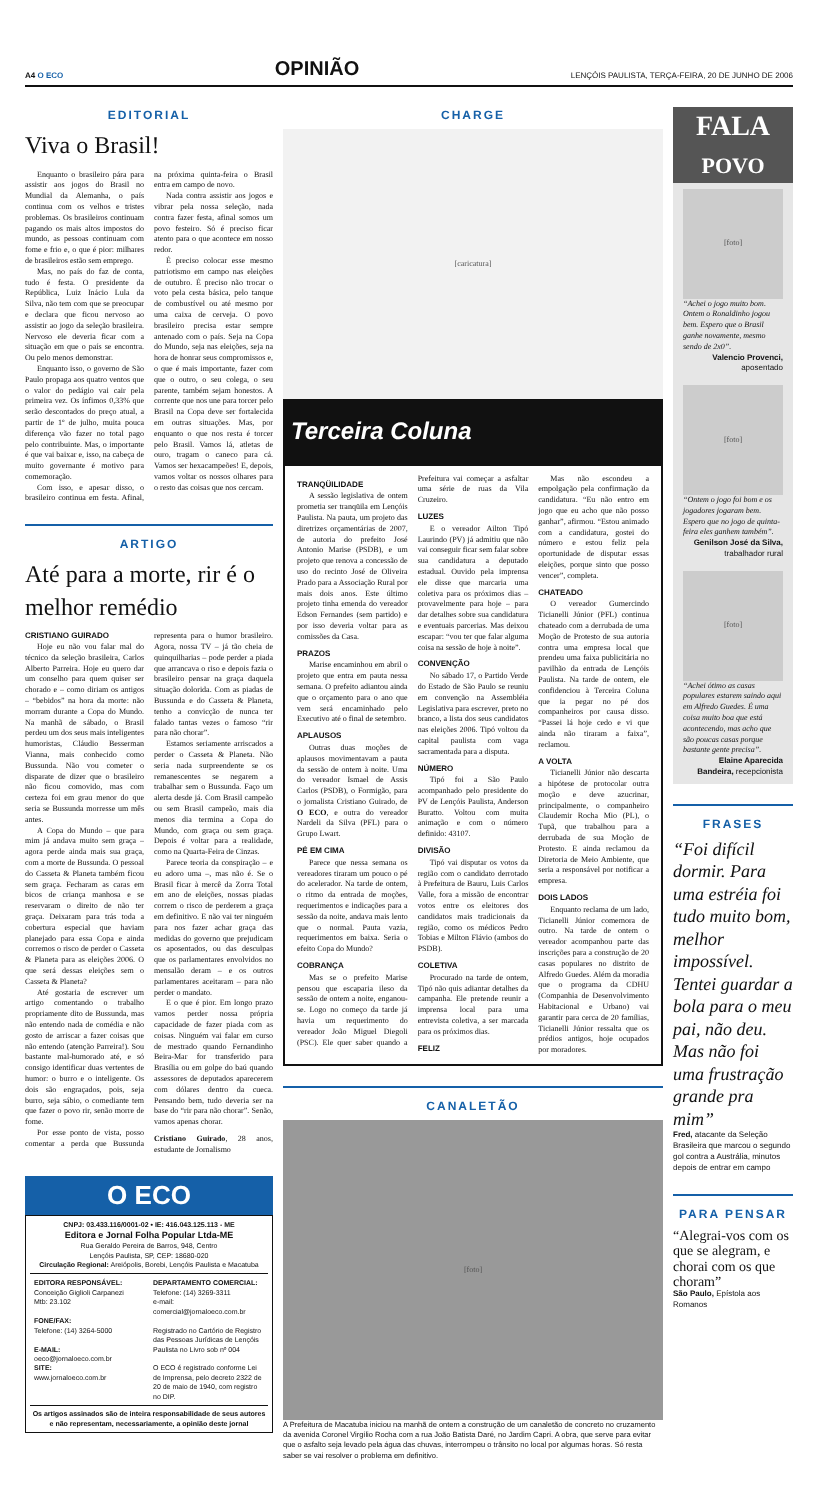A4 O ECO OPINIÃO LENÇÓIS PAULISTA, TERÇA-FEIRA, 20 DE JUNHO DE 2006
EDITORIAL
Viva o Brasil!
Enquanto o brasileiro pára para assistir aos jogos do Brasil no Mundial da Alemanha, o país continua com os velhos e tristes problemas. Os brasileiros continuam pagando os mais altos impostos do mundo, as pessoas continuam com fome e frio e, o que é pior: milhares de brasileiros estão sem emprego.
Mas, no país do faz de conta, tudo é festa. O presidente da República, Luiz Inácio Lula da Silva, não tem com que se preocupar e declara que ficou nervoso ao assistir ao jogo da seleção brasileira. Nervoso ele deveria ficar com a situação em que o país se encontra. Ou pelo menos demonstrar.
Enquanto isso, o governo de São Paulo propaga aos quatro ventos que o valor do pedágio vai cair pela primeira vez. Os ínfimos 0,33% que serão descontados do preço atual, a partir de 1º de julho, muita pouca diferença vão fazer no total pago pelo contribuinte. Mas, o importante é que vai baixar e, isso, na cabeça de muito governante é motivo para comemoração.
Com isso, e apesar disso, o brasileiro continua em festa. Afinal, na próxima quinta-feira o Brasil entra em campo de novo.
Nada contra assistir aos jogos e vibrar pela nossa seleção, nada contra fazer festa, afinal somos um povo festeiro. Só é preciso ficar atento para o que acontece em nosso redor.
É preciso colocar esse mesmo patriotismo em campo nas eleições de outubro. É preciso não trocar o voto pela cesta básica, pelo tanque de combustível ou até mesmo por uma caixa de cerveja. O povo brasileiro precisa estar sempre antenado com o país. Seja na Copa do Mundo, seja nas eleições, seja na hora de honrar seus compromissos e, o que é mais importante, fazer com que o outro, o seu colega, o seu parente, também sejam honestos. A corrente que nos une para torcer pelo Brasil na Copa deve ser fortalecida em outras situações. Mas, por enquanto o que nos resta é torcer pelo Brasil. Vamos lá, atletas de ouro, tragam o caneco para cá. Vamos ser hexacampeões! E, depois, vamos voltar os nossos olhares para o resto das coisas que nos cercam.
ARTIGO
Até para a morte, rir é o melhor remédio
CRISTIANO GUIRADO
Hoje eu não vou falar mal do técnico da seleção brasileira, Carlos Alberto Parreira. Hoje eu quero dar um conselho para quem quiser ser chorado e – como diriam os antigos – “bebidos” na hora da morte: não morram durante a Copa do Mundo. Na manhã de sábado, o Brasil perdeu um dos seus mais inteligentes humoristas, Cláudio Besserman Vianna, mais conhecido como Bussunda. Não vou cometer o disparate de dizer que o brasileiro não ficou comovido, mas com certeza foi em grau menor do que seria se Bussunda morresse um mês antes.
A Copa do Mundo – que para mim já andava muito sem graça – agora perde ainda mais sua graça, com a morte de Bussunda. O pessoal do Casseta & Planeta também ficou sem graça. Fecharam as caras em bicos de criança manhosa e se reservaram o direito de não ter graça. Deixaram para trás toda a cobertura especial que haviam planejado para essa Copa e ainda corremos o risco de perder o Casseta & Planeta para as eleições 2006. O que será dessas eleições sem o Casseta & Planeta?
Até gostaria de escrever um artigo comentando o trabalho propriamente dito de Bussunda, mas não entendo nada de comédia e não gosto de arriscar a fazer coisas que não entendo (atenção Parreira!). Sou bastante mal-humorado até, e só consigo identificar duas vertentes de humor: o burro e o inteligente. Os dois são engraçados, pois, seja burro, seja sábio, o comediante tem que fazer o povo rir, senão morre de fome.
Por esse ponto de vista, posso comentar a perda que Bussunda representa para o humor brasileiro. Agora, nossa TV – já tão cheia de quinquilharias – pode perder a piada que arrancava o riso e depois fazia o brasileiro pensar na graça daquela situação dolorida. Com as piadas de Bussunda e do Casseta & Planeta, tenho a convicção de nunca ter falado tantas vezes o famoso “rir para não chorar”.
Estamos seriamente arriscados a perder o Casseta & Planeta. Não seria nada surpreendente se os remanescentes se negarem a trabalhar sem o Bussunda. Faço um alerta desde já. Com Brasil campeão ou sem Brasil campeão, mais dia menos dia termina a Copa do Mundo, com graça ou sem graça. Depois é voltar para a realidade, como na Quarta-Feira de Cinzas.
Parece teoria da conspiração – e eu adoro uma –, mas não é. Se o Brasil ficar à mercê da Zorra Total em ano de eleições, nossas piadas correm o risco de perderem a graça em definitivo. E não vai ter ninguém para nos fazer achar graça das medidas do governo que prejudicam os aposentados, ou das desculpas que os parlamentares envolvidos no mensalão deram – e os outros parlamentares aceitaram – para não perder o mandato.
E o que é pior. Em longo prazo vamos perder nossa própria capacidade de fazer piada com as coisas. Ninguém vai falar em curso de mestrado quando Fernandinho Beira-Mar for transferido para Brasília ou em golpe do baú quando assessores de deputados aparecerem com dólares dentro da cueca. Pensando bem, tudo deveria ser na base do “rir para não chorar”. Senão, vamos apenas chorar.
Cristiano Guirado, 28 anos, estudante de Jornalismo
O ECO
CNPJ: 03.433.116/0001-02 • IE: 416.043.125.113 - ME
Editora e Jornal Folha Popular Ltda-ME
Rua Geraldo Pereira de Barros, 948, Centro
Lençóis Paulista, SP, CEP: 18680-020
Circulação Regional: Areiópolis, Borebi, Lençóis Paulista e Macatuba
EDITORA RESPONSÁVEL:
Conceição Giglioli Carpanezi
Mtb: 23.102
FONE/FAX:
Telefone: (14) 3264-5000
E-MAIL:
oeco@jornaloeco.com.br
SITE:
www.jornaloeco.com.br
DEPARTAMENTO COMERCIAL:
Telefone: (14) 3269-3311
e-mail: comercial@jornaloeco.com.br
Registrado no Cartório de Registro das Pessoas Jurídicas de Lençóis Paulista no Livro sob nº 004
O ECO é registrado conforme Lei de Imprensa, pelo decreto 2322 de 20 de maio de 1940, com registro no DIP.
Os artigos assinados são de inteira responsabilidade de seus autores e não representam, necessariamente, a opinião deste jornal
CHARGE
[caricatura]
Terceira Coluna
TRANQÜILIDADE
A sessão legislativa de ontem prometia ser tranqüila em Lençóis Paulista. Na pauta, um projeto das diretrizes orçamentárias de 2007, de autoria do prefeito José Antonio Marise (PSDB), e um projeto que renova a concessão de uso do recinto José de Oliveira Prado para a Associação Rural por mais dois anos. Este último projeto tinha emenda do vereador Edson Fernandes (sem partido) e por isso deveria voltar para as comissões da Casa.
PRAZOS
Marise encaminhou em abril o projeto que entra em pauta nessa semana. O prefeito adiantou ainda que o orçamento para o ano que vem será encaminhado pelo Executivo até o final de setembro.
APLAUSOS
Outras duas moções de aplausos movimentavam a pauta da sessão de ontem à noite. Uma do vereador Ismael de Assis Carlos (PSDB), o Formigão, para o jornalista Cristiano Guirado, de O ECO, e outra do vereador Nardeli da Silva (PFL) para o Grupo Lwart.
PÉ EM CIMA
Parece que nessa semana os vereadores tiraram um pouco o pé do acelerador. Na tarde de ontem, o ritmo da entrada de moções, requerimentos e indicações para a sessão da noite, andava mais lento que o normal. Pauta vazia, requerimentos em baixa. Seria o efeito Copa do Mundo?
COBRANÇA
Mas se o prefeito Marise pensou que escaparia ileso da sessão de ontem a noite, enganou-se. Logo no começo da tarde já havia um requerimento do vereador João Miguel Diegoli (PSC). Ele quer saber quando a Prefeitura vai começar a asfaltar uma série de ruas da Vila Cruzeiro.
LUZES
E o vereador Ailton Tipó Laurindo (PV) já admitiu que não vai conseguir ficar sem falar sobre sua candidatura a deputado estadual. Ouvido pela imprensa ele disse que marcaria uma coletiva para os próximos dias – provavelmente para hoje – para dar detalhes sobre sua candidatura e eventuais parcerias. Mas deixou escapar: “vou ter que falar alguma coisa na sessão de hoje à noite”.
CONVENÇÃO
No sábado 17, o Partido Verde do Estado de São Paulo se reuniu em convenção na Assembléia Legislativa para escrever, preto no branco, a lista dos seus candidatos nas eleições 2006. Tipó voltou da capital paulista com vaga sacramentada para a disputa.
NÚMERO
Tipó foi a São Paulo acompanhado pelo presidente do PV de Lençóis Paulista, Anderson Buratto. Voltou com muita animação e com o número definido: 43107.
DIVISÃO
Tipó vai disputar os votos da região com o candidato derrotado à Prefeitura de Bauru, Luis Carlos Valle, fora a missão de encontrar votos entre os eleitores dos candidatos mais tradicionais da região, como os médicos Pedro Tobias e Milton Flávio (ambos do PSDB).
COLETIVA
Procurado na tarde de ontem, Tipó não quis adiantar detalhes da campanha. Ele pretende reunir a imprensa local para uma entrevista coletiva, a ser marcada para os próximos dias.
FELIZ
Mas não escondeu a empolgação pela confirmação da candidatura. “Eu não entro em jogo que eu acho que não posso ganhar”, afirmou. “Estou animado com a candidatura, gostei do número e estou feliz pela oportunidade de disputar essas eleições, porque sinto que posso vencer”, completa.
CHATEADO
O vereador Gumercindo Ticianelli Júnior (PFL) continua chateado com a derrubada de uma Moção de Protesto de sua autoria contra uma empresa local que prendeu uma faixa publicitária no pavilhão da entrada de Lençóis Paulista. Na tarde de ontem, ele confidenciou à Terceira Coluna que ia pegar no pé dos companheiros por causa disso. “Passei lá hoje cedo e vi que ainda não tiraram a faixa”, reclamou.
A VOLTA
Ticianelli Júnior não descarta a hipótese de protocolar outra moção e deve azucrinar, principalmente, o companheiro Claudemir Rocha Mio (PL), o Tupã, que trabalhou para a derrubada de sua Moção de Protesto. E ainda reclamou da Diretoria de Meio Ambiente, que seria a responsável por notificar a empresa.
DOIS LADOS
Enquanto reclama de um lado, Ticianelli Júnior comemora de outro. Na tarde de ontem o vereador acompanhou parte das inscrições para a construção de 20 casas populares no distrito de Alfredo Guedes. Além da moradia que o programa da CDHU (Companhia de Desenvolvimento Habitacional e Urbano) vai garantir para cerca de 20 famílias, Ticianelli Júnior ressalta que os prédios antigos, hoje ocupados por moradores.
CANALETÃO
[foto]
A Prefeitura de Macatuba iniciou na manhã de ontem a construção de um canaletão de concreto no cruzamento da avenida Coronel Virgílio Rocha com a rua João Batista Daré, no Jardim Capri. A obra, que serve para evitar que o asfalto seja levado pela água das chuvas, interrompeu o trânsito no local por algumas horas. Só resta saber se vai resolver o problema em definitivo.
FALA
POVO
[foto]
“Achei o jogo muito bom. Ontem o Ronaldinho jogou bem. Espero que o Brasil ganhe novamente, mesmo sendo de 2x0”.
Valencio Provenci,
aposentado
[foto]
“Ontem o jogo foi bom e os jogadores jogaram bem. Espero que no jogo de quinta-feira eles ganhem também”.
Genilson José da Silva,
trabalhador rural
[foto]
“Achei ótimo as casas populares estarem saindo aqui em Alfredo Guedes. É uma coisa muito boa que está acontecendo, mas acho que são poucas casas porque bastante gente precisa”.
Elaine Aparecida Bandeira, recepcionista
FRASES
“Foi difícil dormir. Para uma estréia foi tudo muito bom, melhor impossível. Tentei guardar a bola para o meu pai, não deu. Mas não foi uma frustração grande pra mim”
Fred, atacante da Seleção Brasileira que marcou o segundo gol contra a Austrália, minutos depois de entrar em campo
PARA PENSAR
“Alegrai-vos com os que se alegram, e chorai com os que choram”
São Paulo, Epístola aos Romanos